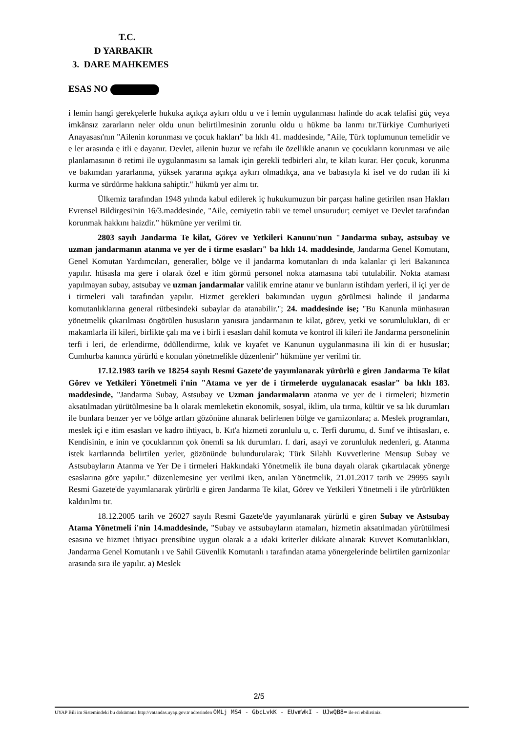T.C.
D YARBAKIR
3. DARE MAHKEMES
ESAS NO
i lemin hangi gerekçelerle hukuka açıkça aykırı oldu u ve i lemin uygulanması halinde do acak telafisi güç veya imkânsız zararların neler oldu unun belirtilmesinin zorunlu oldu u hükme ba lanmı tır.Türkiye Cumhuriyeti Anayasası'nın "Ailenin korunması ve çocuk hakları" ba lıklı 41. maddesinde, "Aile, Türk toplumunun temelidir ve e ler arasında e itli e dayanır. Devlet, ailenin huzur ve refahı ile özellikle ananın ve çocukların korunması ve aile planlamasının ö retimi ile uygulanmasını sa lamak için gerekli tedbirleri alır, te kilatı kurar. Her çocuk, korunma ve bakımdan yararlanma, yüksek yararına açıkça aykırı olmadıkça, ana ve babasıyla ki isel ve do rudan ili ki kurma ve sürdürme hakkına sahiptir." hükmü yer almı tır.
Ülkemiz tarafından 1948 yılında kabul edilerek iç hukukumuzun bir parçası haline getirilen nsan Hakları Evrensel Bildirgesi'nin 16/3.maddesinde, "Aile, cemiyetin tabii ve temel unsurudur; cemiyet ve Devlet tarafından korunmak hakkını haizdir." hükmüne yer verilmi tir.
2803 sayılı Jandarma Te kilat, Görev ve Yetkileri Kanunu'nun "Jandarma subay, astsubay ve uzman jandarmanın atanma ve yer de i tirme esasları" ba lıklı 14. maddesinde, Jandarma Genel Komutanı, Genel Komutan Yardımcıları, generaller, bölge ve il jandarma komutanları dı ında kalanlar çi leri Bakanınca yapılır. htisasla ma gere i olarak özel e itim görmü personel nokta atamasına tabi tutulabilir. Nokta ataması yapılmayan subay, astsubay ve uzman jandarmalar valilik emrine atanır ve bunların istihdam yerleri, il içi yer de i tirmeleri vali tarafından yapılır. Hizmet gerekleri bakımından uygun görülmesi halinde il jandarma komutanlıklarına general rütbesindeki subaylar da atanabilir."; 24. maddesinde ise; "Bu Kanunla münhasıran yönetmelik çıkarılması öngörülen hususların yanısıra jandarmanın te kilat, görev, yetki ve sorumlulukları, di er makamlarla ili kileri, birlikte çalı ma ve i birli i esasları dahil komuta ve kontrol ili kileri ile Jandarma personelinin terfi i leri, de erlendirme, ödüllendirme, kılık ve kıyafet ve Kanunun uygulanmasına ili kin di er hususlar; Cumhurba kanınca yürürlü e konulan yönetmelikle düzenlenir" hükmüne yer verilmi tir.
17.12.1983 tarih ve 18254 sayılı Resmi Gazete'de yayımlanarak yürürlü e giren Jandarma Te kilat Görev ve Yetkileri Yönetmeli i'nin "Atama ve yer de i tirmelerde uygulanacak esaslar" ba lıklı 183. maddesinde, "Jandarma Subay, Astsubay ve Uzman jandarmaların atanma ve yer de i tirmeleri; hizmetin aksatılmadan yürütülmesine ba lı olarak memleketin ekonomik, sosyal, iklim, ula tırma, kültür ve sa lık durumları ile bunlara benzer yer ve bölge artları gözönüne alınarak belirlenen bölge ve garnizonlara; a. Meslek programları, meslek içi e itim esasları ve kadro ihtiyacı, b. Kıt'a hizmeti zorunlulu u, c. Terfi durumu, d. Sınıf ve ihtisasları, e. Kendisinin, e inin ve çocuklarının çok önemli sa lık durumları. f. dari, asayi ve zorunluluk nedenleri, g. Atanma istek kartlarında belirtilen yerler, gözönünde bulundurularak; Türk Silahlı Kuvvetlerine Mensup Subay ve Astsubayların Atanma ve Yer De i tirmeleri Hakkındaki Yönetmelik ile buna dayalı olarak çıkartılacak yönerge esaslarına göre yapılır." düzenlemesine yer verilmi iken, anılan Yönetmelik, 21.01.2017 tarih ve 29995 sayılı Resmi Gazete'de yayımlanarak yürürlü e giren Jandarma Te kilat, Görev ve Yetkileri Yönetmeli i ile yürürlükten kaldırılmı tır.
18.12.2005 tarih ve 26027 sayılı Resmi Gazete'de yayımlanarak yürürlü e giren Subay ve Astsubay Atama Yönetmeli i'nin 14.maddesinde, "Subay ve astsubayların atamaları, hizmetin aksatılmadan yürütülmesi esasına ve hizmet ihtiyacı prensibine uygun olarak a a ıdaki kriterler dikkate alınarak Kuvvet Komutanlıkları, Jandarma Genel Komutanlı ı ve Sahil Güvenlik Komutanlı ı tarafından atama yönergelerinde belirtilen garnizonlar arasında sıra ile yapılır. a) Meslek
2/5
UYAP Bili im Sistemindeki bu dokümana http://vatandas.uyap.gov.tr adresinden OMLj MS4 - GbcLvkK - EUvmWkI - UJwQB8= ile eri ebilirsiniz.